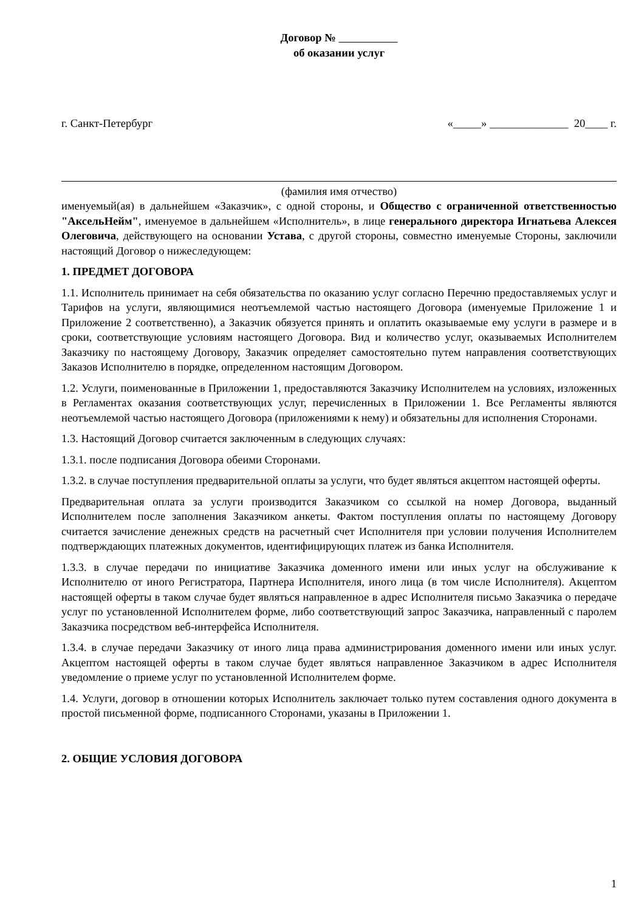Договор №
об оказании услуг
г. Санкт-Петербург «_____» ______________ 20____ г.
(фамилия имя отчество)
именуемый(ая) в дальнейшем «Заказчик», с одной стороны, и Общество с ограниченной ответственностью "АксельНейм", именуемое в дальнейшем «Исполнитель», в лице генерального директора Игнатьева Алексея Олеговича, действующего на основании Устава, с другой стороны, совместно именуемые Стороны, заключили настоящий Договор о нижеследующем:
1. ПРЕДМЕТ ДОГОВОРА
1.1. Исполнитель принимает на себя обязательства по оказанию услуг согласно Перечню предоставляемых услуг и Тарифов на услуги, являющимися неотъемлемой частью настоящего Договора (именуемые Приложение 1 и Приложение 2 соответственно), а Заказчик обязуется принять и оплатить оказываемые ему услуги в размере и в сроки, соответствующие условиям настоящего Договора. Вид и количество услуг, оказываемых Исполнителем Заказчику по настоящему Договору, Заказчик определяет самостоятельно путем направления соответствующих Заказов Исполнителю в порядке, определенном настоящим Договором.
1.2. Услуги, поименованные в Приложении 1, предоставляются Заказчику Исполнителем на условиях, изложенных в Регламентах оказания соответствующих услуг, перечисленных в Приложении 1. Все Регламенты являются неотъемлемой частью настоящего Договора (приложениями к нему) и обязательны для исполнения Сторонами.
1.3. Настоящий Договор считается заключенным в следующих случаях:
1.3.1. после подписания Договора обеими Сторонами.
1.3.2. в случае поступления предварительной оплаты за услуги, что будет являться акцептом настоящей оферты.
Предварительная оплата за услуги производится Заказчиком со ссылкой на номер Договора, выданный Исполнителем после заполнения Заказчиком анкеты. Фактом поступления оплаты по настоящему Договору считается зачисление денежных средств на расчетный счет Исполнителя при условии получения Исполнителем подтверждающих платежных документов, идентифицирующих платеж из банка Исполнителя.
1.3.3. в случае передачи по инициативе Заказчика доменного имени или иных услуг на обслуживание к Исполнителю от иного Регистратора, Партнера Исполнителя, иного лица (в том числе Исполнителя). Акцептом настоящей оферты в таком случае будет являться направленное в адрес Исполнителя письмо Заказчика о передаче услуг по установленной Исполнителем форме, либо соответствующий запрос Заказчика, направленный с паролем Заказчика посредством веб-интерфейса Исполнителя.
1.3.4. в случае передачи Заказчику от иного лица права администрирования доменного имени или иных услуг. Акцептом настоящей оферты в таком случае будет являться направленное Заказчиком в адрес Исполнителя уведомление о приеме услуг по установленной Исполнителем форме.
1.4. Услуги, договор в отношении которых Исполнитель заключает только путем составления одного документа в простой письменной форме, подписанного Сторонами, указаны в Приложении 1.
2. ОБЩИЕ УСЛОВИЯ ДОГОВОРА
1